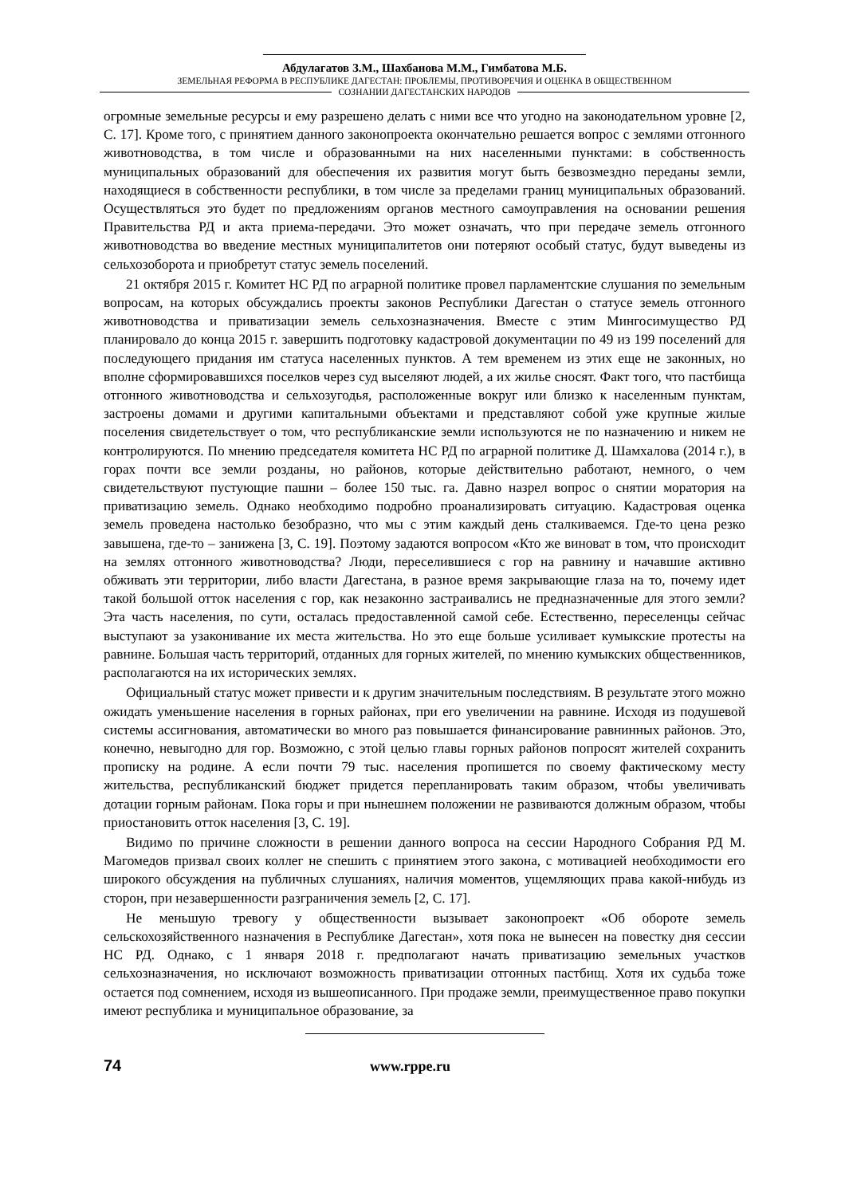Абдулагатов З.М., Шахбанова М.М., Гимбатова М.Б.
ЗЕМЕЛЬНАЯ РЕФОРМА В РЕСПУБЛИКЕ ДАГЕСТАН: ПРОБЛЕМЫ, ПРОТИВОРЕЧИЯ И ОЦЕНКА В ОБЩЕСТВЕННОМ
СОЗНАНИИ ДАГЕСТАНСКИХ НАРОДОВ
огромные земельные ресурсы и ему разрешено делать с ними все что угодно на законодательном уровне [2, С. 17]. Кроме того, с принятием данного законопроекта окончательно решается вопрос с землями отгонного животноводства, в том числе и образованными на них населенными пунктами: в собственность муниципальных образований для обеспечения их развития могут быть безвозмездно переданы земли, находящиеся в собственности республики, в том числе за пределами границ муниципальных образований. Осуществляться это будет по предложениям органов местного самоуправления на основании решения Правительства РД и акта приема-передачи. Это может означать, что при передаче земель отгонного животноводства во введение местных муниципалитетов они потеряют особый статус, будут выведены из сельхозоборота и приобретут статус земель поселений.
21 октября 2015 г. Комитет НС РД по аграрной политике провел парламентские слушания по земельным вопросам, на которых обсуждались проекты законов Республики Дагестан о статусе земель отгонного животноводства и приватизации земель сельхозназначения. Вместе с этим Мингосимущество РД планировало до конца 2015 г. завершить подготовку кадастровой документации по 49 из 199 поселений для последующего придания им статуса населенных пунктов. А тем временем из этих еще не законных, но вполне сформировавшихся поселков через суд выселяют людей, а их жилье сносят. Факт того, что пастбища отгонного животноводства и сельхозугодья, расположенные вокруг или близко к населенным пунктам, застроены домами и другими капитальными объектами и представляют собой уже крупные жилые поселения свидетельствует о том, что республиканские земли используются не по назначению и никем не контролируются. По мнению председателя комитета НС РД по аграрной политике Д. Шамхалова (2014 г.), в горах почти все земли розданы, но районов, которые действительно работают, немного, о чем свидетельствуют пустующие пашни – более 150 тыс. га. Давно назрел вопрос о снятии моратория на приватизацию земель. Однако необходимо подробно проанализировать ситуацию. Кадастровая оценка земель проведена настолько безобразно, что мы с этим каждый день сталкиваемся. Где-то цена резко завышена, где-то – занижена [3, С. 19]. Поэтому задаются вопросом «Кто же виноват в том, что происходит на землях отгонного животноводства? Люди, переселившиеся с гор на равнину и начавшие активно обживать эти территории, либо власти Дагестана, в разное время закрывающие глаза на то, почему идет такой большой отток населения с гор, как незаконно застраивались не предназначенные для этого земли? Эта часть населения, по сути, осталась предоставленной самой себе. Естественно, переселенцы сейчас выступают за узаконивание их места жительства. Но это еще больше усиливает кумыкские протесты на равнине. Большая часть территорий, отданных для горных жителей, по мнению кумыкских общественников, располагаются на их исторических землях.
Официальный статус может привести и к другим значительным последствиям. В результате этого можно ожидать уменьшение населения в горных районах, при его увеличении на равнине. Исходя из подушевой системы ассигнования, автоматически во много раз повышается финансирование равнинных районов. Это, конечно, невыгодно для гор. Возможно, с этой целью главы горных районов попросят жителей сохранить прописку на родине. А если почти 79 тыс. населения пропишется по своему фактическому месту жительства, республиканский бюджет придется перепланировать таким образом, чтобы увеличивать дотации горным районам. Пока горы и при нынешнем положении не развиваются должным образом, чтобы приостановить отток населения [3, С. 19].
Видимо по причине сложности в решении данного вопроса на сессии Народного Собрания РД М. Магомедов призвал своих коллег не спешить с принятием этого закона, с мотивацией необходимости его широкого обсуждения на публичных слушаниях, наличия моментов, ущемляющих права какой-нибудь из сторон, при незавершенности разграничения земель [2, С. 17].
Не меньшую тревогу у общественности вызывает законопроект «Об обороте земель сельскохозяйственного назначения в Республике Дагестан», хотя пока не вынесен на повестку дня сессии НС РД. Однако, с 1 января 2018 г. предполагают начать приватизацию земельных участков сельхозназначения, но исключают возможность приватизации отгонных пастбищ. Хотя их судьба тоже остается под сомнением, исходя из вышеописанного. При продаже земли, преимущественное право покупки имеют республика и муниципальное образование, за
74 www.rppe.ru